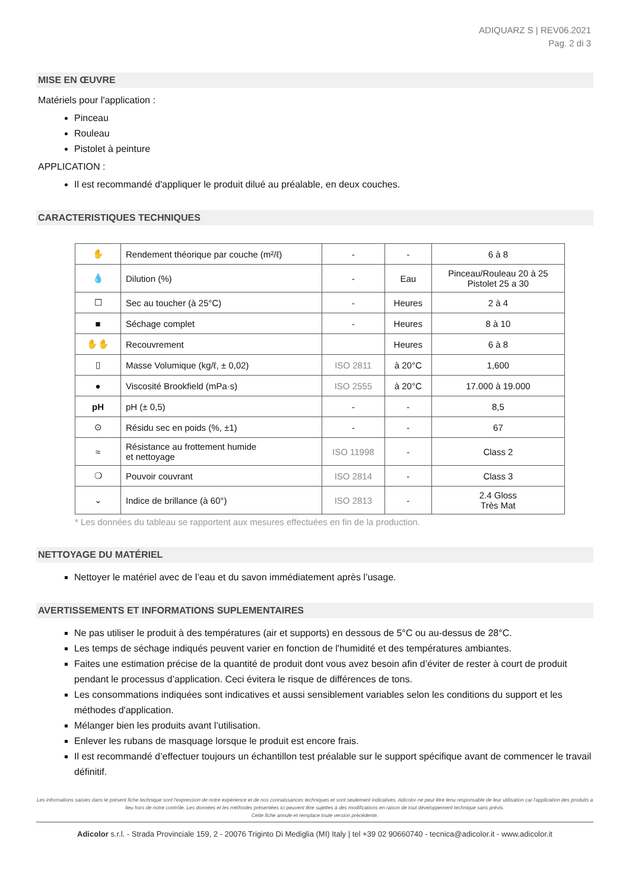ADIQUARZ S | REV06.2021
Pag. 2 di 3
MISE EN ŒUVRE
Matériels pour l'application :
Pinceau
Rouleau
Pistolet à peinture
APPLICATION :
Il est recommandé d'appliquer le produit dilué au préalable, en deux couches.
CARACTERISTIQUES TECHNIQUES
| ✋ | Rendement théorique par couche (m²/ℓ) | - | - | 6 à 8 |
| 💧 | Dilution (%) | - | Eau | Pinceau/Rouleau 20 à 25 Pistolet 25 a 30 |
| ☐ | Sec au toucher (à 25°C) | - | Heures | 2 à 4 |
| ■ | Séchage complet | - | Heures | 8 à 10 |
| ✋✋ | Recouvrement | | Heures | 6 à 8 |
| ▯ | Masse Volumique (kg/ℓ, ± 0,02) | ISO 2811 | à 20°C | 1,600 |
| ● | Viscosité Brookfield (mPa·s) | ISO 2555 | à 20°C | 17.000 à 19.000 |
| pH | pH (± 0,5) | - | - | 8,5 |
| ⊙ | Résidu sec en poids (%, ±1) | - | - | 67 |
| ≈ | Résistance au frottement humide et nettoyage | ISO 11998 | - | Class 2 |
| ❍ | Pouvoir couvrant | ISO 2814 | - | Class 3 |
| ⌄ | Indice de brillance (à 60°) | ISO 2813 | - | 2.4 Gloss Très Mat |
* Les données du tableau se rapportent aux mesures effectuées en fin de la production.
NETTOYAGE DU MATÉRIEL
Nettoyer le matériel avec de l’eau et du savon immédiatement après l’usage.
AVERTISSEMENTS ET INFORMATIONS SUPLEMENTAIRES
Ne pas utiliser le produit à des températures (air et supports) en dessous de 5°C ou au-dessus de 28°C.
Les temps de séchage indiqués peuvent varier en fonction de l'humidité et des températures ambiantes.
Faites une estimation précise de la quantité de produit dont vous avez besoin afin d’éviter de rester à court de produit pendant le processus d’application. Ceci évitera le risque de différences de tons.
Les consommations indiquées sont indicatives et aussi sensiblement variables selon les conditions du support et les méthodes d'application.
Mélanger bien les produits avant l’utilisation.
Enlever les rubans de masquage lorsque le produit est encore frais.
Il est recommandé d’effectuer toujours un échantillon test préalable sur le support spécifique avant de commencer le travail définitif.
Les informations saisies dans le présent fiche technique sont l'expression de notre expérience et de nos connaissances techniques et sont seulement indicatives. Adicolor ne peut être tenu responsable de leur utilisation car l'application des produits a lieu hors de notre contrôle. Les données et les méthodes présentées ici peuvent être sujettes à des modifications en raison de tout développement technique sans prévis.
Cette fiche annule et remplace toute version précédente.
Adicolor s.r.l. - Strada Provinciale 159, 2 - 20076 Triginto Di Mediglia (MI) Italy | tel +39 02 90660740 - tecnica@adicolor.it - www.adicolor.it